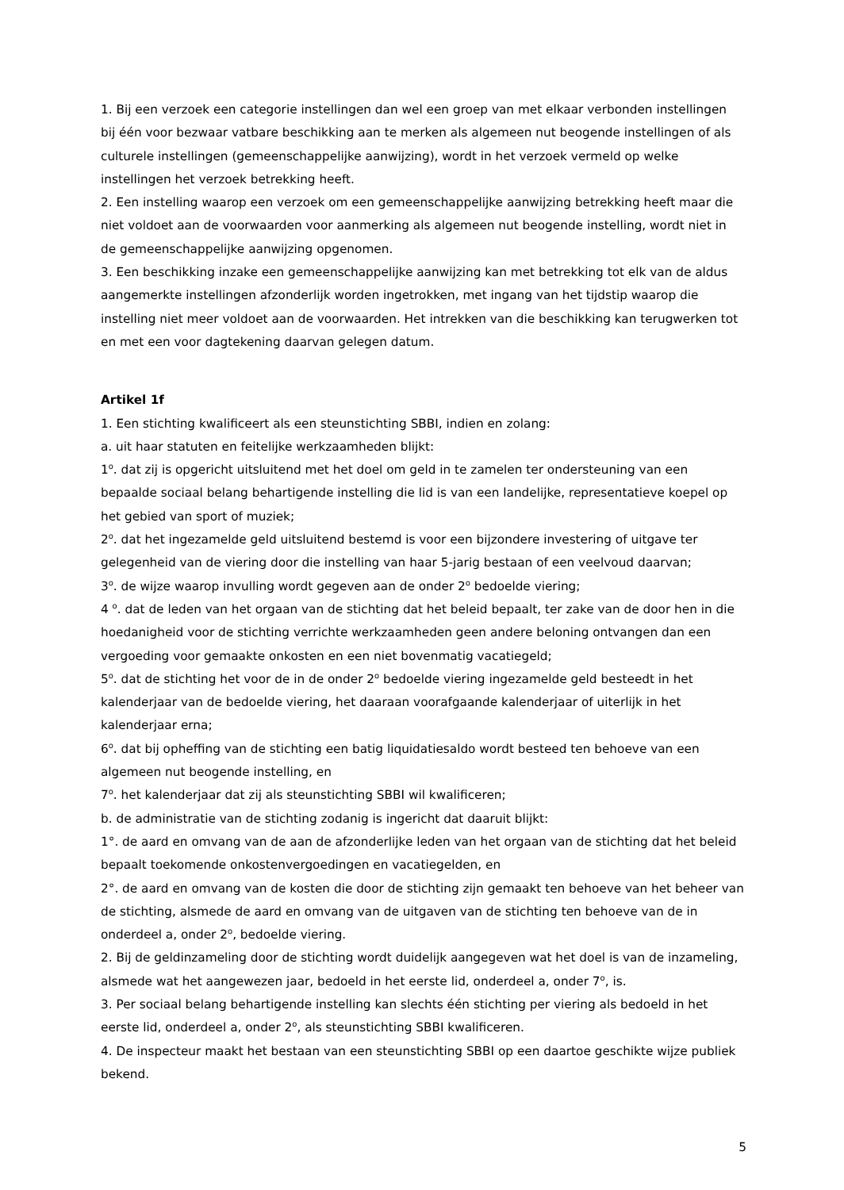1. Bij een verzoek een categorie instellingen dan wel een groep van met elkaar verbonden instellingen bij één voor bezwaar vatbare beschikking aan te merken als algemeen nut beogende instellingen of als culturele instellingen (gemeenschappelijke aanwijzing), wordt in het verzoek vermeld op welke instellingen het verzoek betrekking heeft.
2. Een instelling waarop een verzoek om een gemeenschappelijke aanwijzing betrekking heeft maar die niet voldoet aan de voorwaarden voor aanmerking als algemeen nut beogende instelling, wordt niet in de gemeenschappelijke aanwijzing opgenomen.
3. Een beschikking inzake een gemeenschappelijke aanwijzing kan met betrekking tot elk van de aldus aangemerkte instellingen afzonderlijk worden ingetrokken, met ingang van het tijdstip waarop die instelling niet meer voldoet aan de voorwaarden. Het intrekken van die beschikking kan terugwerken tot en met een voor dagtekening daarvan gelegen datum.
Artikel 1f
1. Een stichting kwalificeert als een steunstichting SBBI, indien en zolang:
a. uit haar statuten en feitelijke werkzaamheden blijkt:
1<sup>o</sup>. dat zij is opgericht uitsluitend met het doel om geld in te zamelen ter ondersteuning van een bepaalde sociaal belang behartigende instelling die lid is van een landelijke, representatieve koepel op het gebied van sport of muziek;
2<sup>o</sup>. dat het ingezamelde geld uitsluitend bestemd is voor een bijzondere investering of uitgave ter gelegenheid van de viering door die instelling van haar 5-jarig bestaan of een veelvoud daarvan;
3<sup>o</sup>. de wijze waarop invulling wordt gegeven aan de onder 2<sup>o</sup> bedoelde viering;
4 <sup>o</sup>. dat de leden van het orgaan van de stichting dat het beleid bepaalt, ter zake van de door hen in die hoedanigheid voor de stichting verrichte werkzaamheden geen andere beloning ontvangen dan een vergoeding voor gemaakte onkosten en een niet bovenmatig vacatiegeld;
5<sup>o</sup>. dat de stichting het voor de in de onder 2<sup>o</sup> bedoelde viering ingezamelde geld besteedt in het kalenderjaar van de bedoelde viering, het daaraan voorafgaande kalenderjaar of uiterlijk in het kalenderjaar erna;
6<sup>o</sup>. dat bij opheffing van de stichting een batig liquidatiesaldo wordt besteed ten behoeve van een algemeen nut beogende instelling, en
7<sup>o</sup>. het kalenderjaar dat zij als steunstichting SBBI wil kwalificeren;
b. de administratie van de stichting zodanig is ingericht dat daaruit blijkt:
1°. de aard en omvang van de aan de afzonderlijke leden van het orgaan van de stichting dat het beleid bepaalt toekomende onkostenvergoedingen en vacatiegelden, en
2°. de aard en omvang van de kosten die door de stichting zijn gemaakt ten behoeve van het beheer van de stichting, alsmede de aard en omvang van de uitgaven van de stichting ten behoeve van de in onderdeel a, onder 2<sup>o</sup>, bedoelde viering.
2. Bij de geldinzameling door de stichting wordt duidelijk aangegeven wat het doel is van de inzameling, alsmede wat het aangewezen jaar, bedoeld in het eerste lid, onderdeel a, onder 7<sup>o</sup>, is.
3. Per sociaal belang behartigende instelling kan slechts één stichting per viering als bedoeld in het eerste lid, onderdeel a, onder 2<sup>o</sup>, als steunstichting SBBI kwalificeren.
4. De inspecteur maakt het bestaan van een steunstichting SBBI op een daartoe geschikte wijze publiek bekend.
5